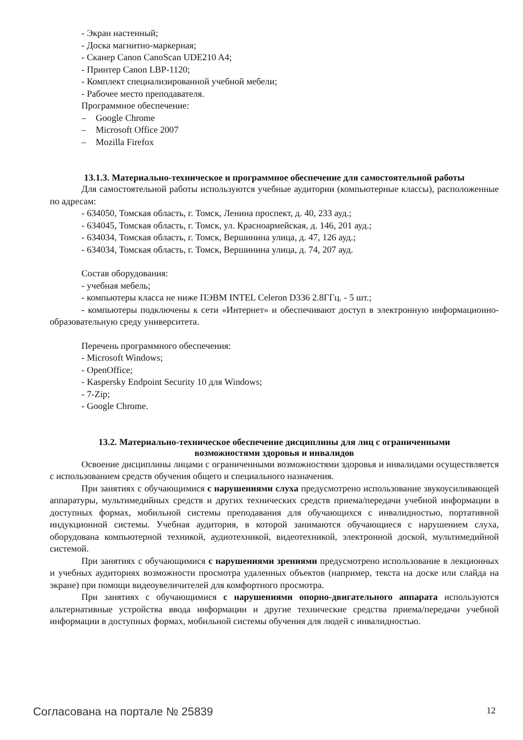- Экран настенный;
- Доска магнитно-маркерная;
- Сканер Canon CanoScan UDE210 A4;
- Принтер Canon LBP-1120;
- Комплект специализированной учебной мебели;
- Рабочее место преподавателя.
Программное обеспечение:
– Google Chrome
– Microsoft Office 2007
– Mozilla Firefox
13.1.3. Материально-техническое и программное обеспечение для самостоятельной работы
Для самостоятельной работы используются учебные аудитории (компьютерные классы), расположенные по адресам:
- 634050, Томская область, г. Томск, Ленина проспект, д. 40, 233 ауд.;
- 634045, Томская область, г. Томск, ул. Красноармейская, д. 146, 201 ауд.;
- 634034, Томская область, г. Томск, Вершинина улица, д. 47, 126 ауд.;
- 634034, Томская область, г. Томск, Вершинина улица, д. 74, 207 ауд.
Состав оборудования:
- учебная мебель;
- компьютеры класса не ниже ПЭВМ INTEL Celeron D336 2.8ГГц. - 5 шт.;
- компьютеры подключены к сети «Интернет» и обеспечивают доступ в электронную информационно-образовательную среду университета.
Перечень программного обеспечения:
- Microsoft Windows;
- OpenOffice;
- Kaspersky Endpoint Security 10 для Windows;
- 7-Zip;
- Google Chrome.
13.2. Материально-техническое обеспечение дисциплины для лиц с ограниченными
возможностями здоровья и инвалидов
Освоение дисциплины лицами с ограниченными возможностями здоровья и инвалидами осуществляется с использованием средств обучения общего и специального назначения.
При занятиях с обучающимися с нарушениями слуха предусмотрено использование звукоусиливающей аппаратуры, мультимедийных средств и других технических средств приема/передачи учебной информации в доступных формах, мобильной системы преподавания для обучающихся с инвалидностью, портативной индукционной системы. Учебная аудитория, в которой занимаются обучающиеся с нарушением слуха, оборудована компьютерной техникой, аудиотехникой, видеотехникой, электронной доской, мультимедийной системой.
При занятиях с обучающимися с нарушениями зрениями предусмотрено использование в лекционных и учебных аудиториях возможности просмотра удаленных объектов (например, текста на доске или слайда на экране) при помощи видеоувеличителей для комфортного просмотра.
При занятиях с обучающимися с нарушениями опорно-двигательного аппарата используются альтернативные устройства ввода информации и другие технические средства приема/передачи учебной информации в доступных формах, мобильной системы обучения для людей с инвалидностью.
Согласована на портале № 25839 12